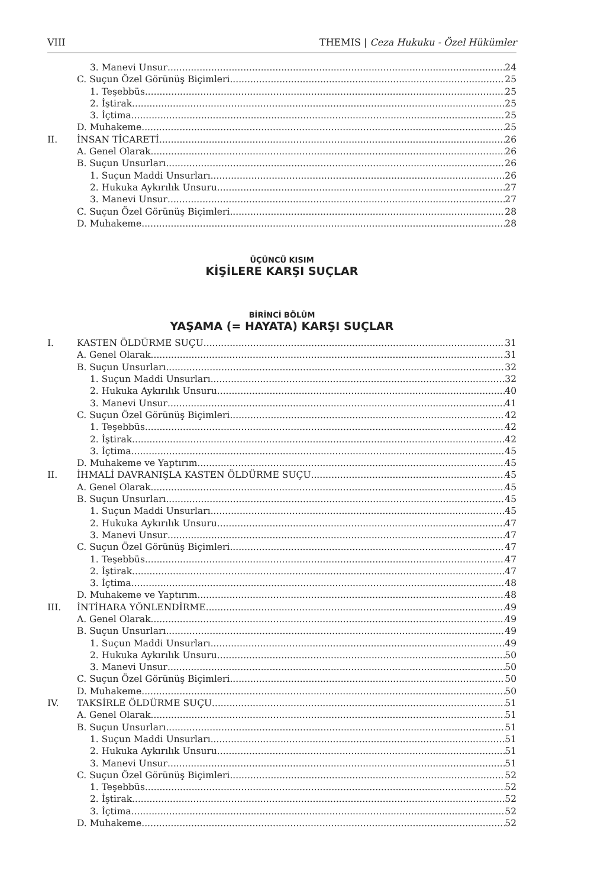VIII THEMIS | Ceza Hukuku - Özel Hükümler
3. Manevi Unsur 24
C. Suçun Özel Görünüş Biçimleri 25
1. Teşebbüs 25
2. İştirak 25
3. İçtima 25
D. Muhakeme 25
II. İNSAN TİCARETİ 26
A. Genel Olarak 26
B. Suçun Unsurları 26
1. Suçun Maddi Unsurları 26
2. Hukuka Aykırılık Unsuru 27
3. Manevi Unsur 27
C. Suçun Özel Görünüş Biçimleri 28
D. Muhakeme 28
ÜÇÜNCÜ KISIM
KİŞİLERE KARŞI SUÇLAR
BİRİNCİ BÖLÜM
YAŞAMA (= HAYATA) KARŞI SUÇLAR
I. KASTEN ÖLDÜRME SUÇU 31
A. Genel Olarak 31
B. Suçun Unsurları 32
1. Suçun Maddi Unsurları 32
2. Hukuka Aykırılık Unsuru 40
3. Manevi Unsur 41
C. Suçun Özel Görünüş Biçimleri 42
1. Teşebbüs 42
2. İştirak 42
3. İçtima 45
D. Muhakeme ve Yaptırım 45
II. İHMALİ DAVRANIŞLA KASTEN ÖLDÜRME SUÇU 45
A. Genel Olarak 45
B. Suçun Unsurları 45
1. Suçun Maddi Unsurları 45
2. Hukuka Aykırılık Unsuru 47
3. Manevi Unsur 47
C. Suçun Özel Görünüş Biçimleri 47
1. Teşebbüs 47
2. İştirak 47
3. İçtima 48
D. Muhakeme ve Yaptırım 48
III. İNTİHARA YÖNLENDİRME 49
A. Genel Olarak 49
B. Suçun Unsurları 49
1. Suçun Maddi Unsurları 49
2. Hukuka Aykırılık Unsuru 50
3. Manevi Unsur 50
C. Suçun Özel Görünüş Biçimleri 50
D. Muhakeme 50
IV. TAKSİRLE ÖLDÜRME SUÇU 51
A. Genel Olarak 51
B. Suçun Unsurları 51
1. Suçun Maddi Unsurları 51
2. Hukuka Aykırılık Unsuru 51
3. Manevi Unsur 51
C. Suçun Özel Görünüş Biçimleri 52
1. Teşebbüs 52
2. İştirak 52
3. İçtima 52
D. Muhakeme 52